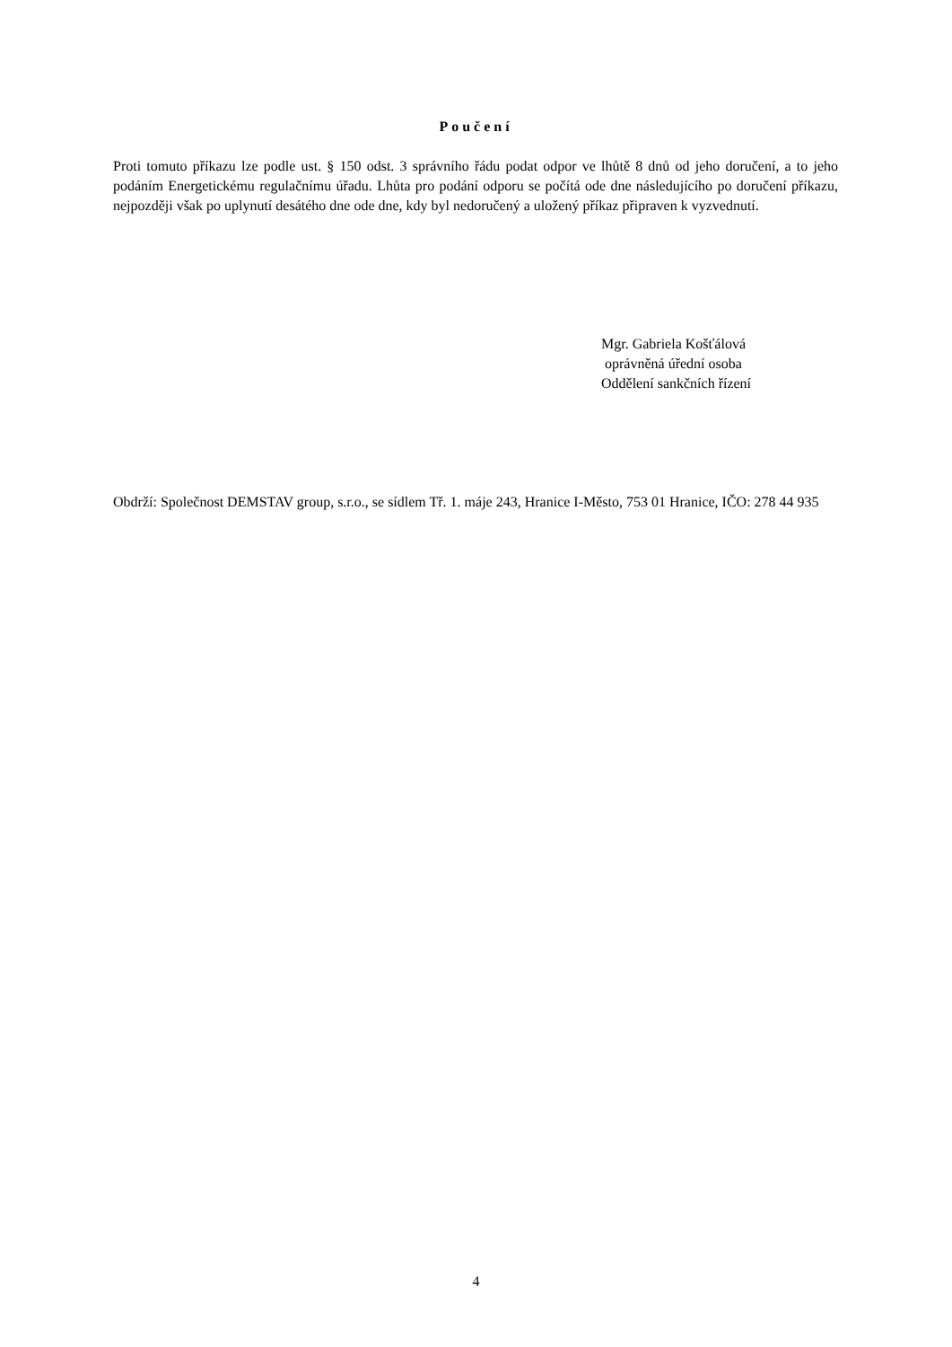Poučení
Proti tomuto příkazu lze podle ust. § 150 odst. 3 správního řádu podat odpor ve lhůtě 8 dnů od jeho doručení, a to jeho podáním Energetickému regulačnímu úřadu. Lhůta pro podání odporu se počítá ode dne následujícího po doručení příkazu, nejpozději však po uplynutí desátého dne ode dne, kdy byl nedoručený a uložený příkaz připraven k vyzvednutí.
Mgr. Gabriela Košťálová
oprávněná úřední osoba
Oddělení sankčních řízení
Obdrží: Společnost DEMSTAV group, s.r.o., se sídlem Tř. 1. máje 243, Hranice I-Město, 753 01 Hranice, IČO: 278 44 935
4